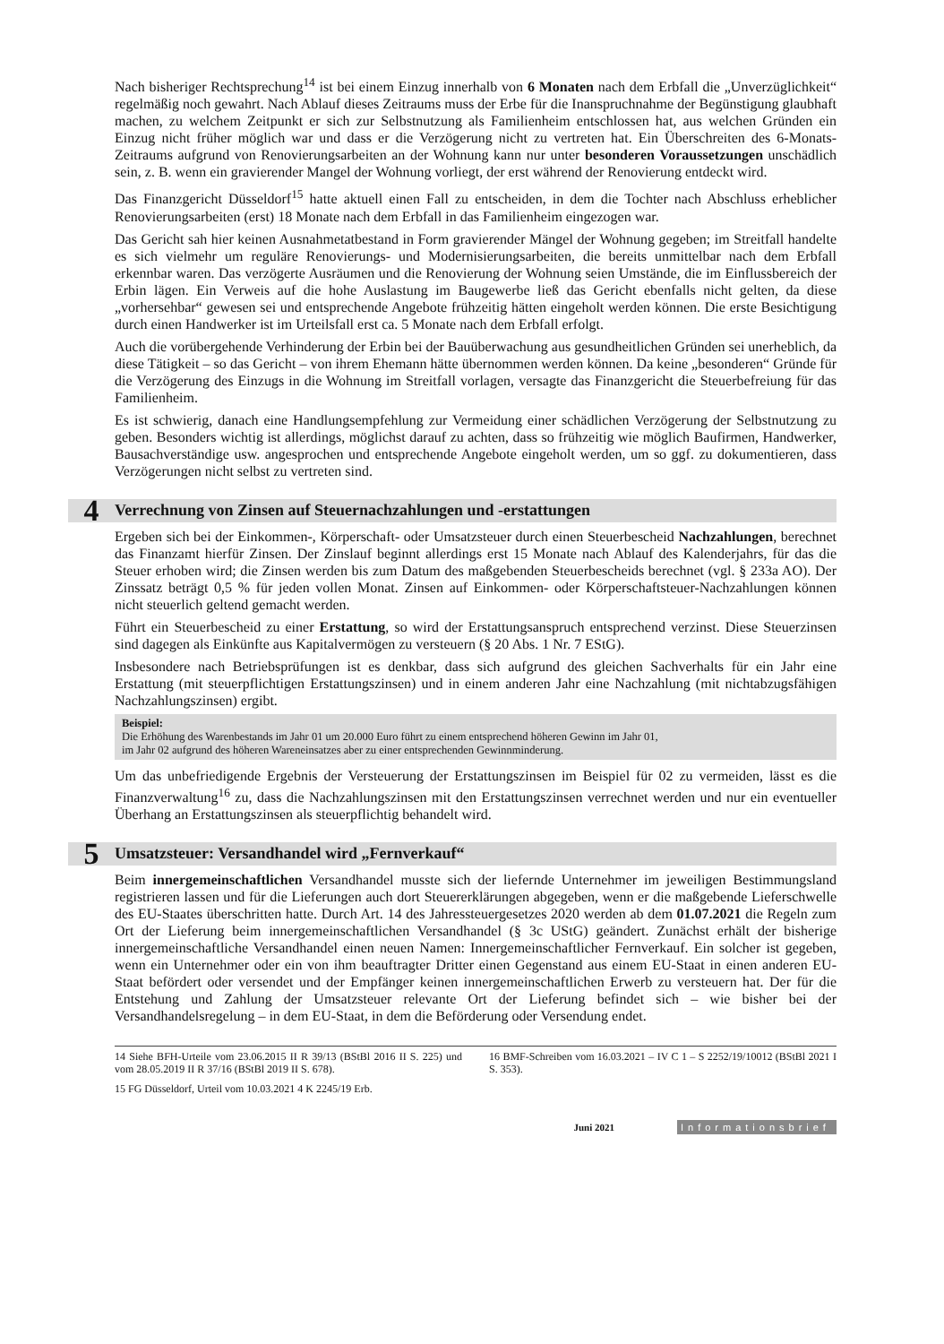Nach bisheriger Rechtsprechung<sup>14</sup> ist bei einem Einzug innerhalb von 6 Monaten nach dem Erbfall die „Unverzüglichkeit“ regelmäßig noch gewahrt. Nach Ablauf dieses Zeitraums muss der Erbe für die Inanspruchnahme der Begünstigung glaubhaft machen, zu welchem Zeitpunkt er sich zur Selbstnutzung als Familienheim entschlossen hat, aus welchen Gründen ein Einzug nicht früher möglich war und dass er die Verzögerung nicht zu vertreten hat. Ein Überschreiten des 6-Monats-Zeitraums aufgrund von Renovierungsarbeiten an der Wohnung kann nur unter besonderen Voraussetzungen unschädlich sein, z. B. wenn ein gravierender Mangel der Wohnung vorliegt, der erst während der Renovierung entdeckt wird.
Das Finanzgericht Düsseldorf<sup>15</sup> hatte aktuell einen Fall zu entscheiden, in dem die Tochter nach Abschluss erheblicher Renovierungsarbeiten (erst) 18 Monate nach dem Erbfall in das Familienheim eingezogen war.
Das Gericht sah hier keinen Ausnahmetatbestand in Form gravierender Mängel der Wohnung gegeben; im Streitfall handelte es sich vielmehr um reguläre Renovierungs- und Modernisierungsarbeiten, die bereits unmittelbar nach dem Erbfall erkennbar waren. Das verzögerte Ausräumen und die Renovierung der Wohnung seien Umstände, die im Einflussbereich der Erbin lägen. Ein Verweis auf die hohe Auslastung im Baugewerbe ließ das Gericht ebenfalls nicht gelten, da diese „vorhersehbar“ gewesen sei und entsprechende Angebote frühzeitig hätten eingeholt werden können. Die erste Besichtigung durch einen Handwerker ist im Urteilsfall erst ca. 5 Monate nach dem Erbfall erfolgt.
Auch die vorübergehende Verhinderung der Erbin bei der Bauüberwachung aus gesundheitlichen Gründen sei unerheblich, da diese Tätigkeit – so das Gericht – von ihrem Ehemann hätte übernommen werden können. Da keine „besonderen“ Gründe für die Verzögerung des Einzugs in die Wohnung im Streitfall vorlagen, versagte das Finanzgericht die Steuerbefreiung für das Familienheim.
Es ist schwierig, danach eine Handlungsempfehlung zur Vermeidung einer schädlichen Verzögerung der Selbstnutzung zu geben. Besonders wichtig ist allerdings, möglichst darauf zu achten, dass so frühzeitig wie möglich Baufirmen, Handwerker, Bausachverständige usw. angesprochen und entsprechende Angebote eingeholt werden, um so ggf. zu dokumentieren, dass Verzögerungen nicht selbst zu vertreten sind.
4 Verrechnung von Zinsen auf Steuernachzahlungen und -erstattungen
Ergeben sich bei der Einkommen-, Körperschaft- oder Umsatzsteuer durch einen Steuerbescheid Nachzahlungen, berechnet das Finanzamt hierfür Zinsen. Der Zinslauf beginnt allerdings erst 15 Monate nach Ablauf des Kalenderjahrs, für das die Steuer erhoben wird; die Zinsen werden bis zum Datum des maßgebenden Steuerbescheids berechnet (vgl. § 233a AO). Der Zinssatz beträgt 0,5 % für jeden vollen Monat. Zinsen auf Einkommen- oder Körperschaftsteuer-Nachzahlungen können nicht steuerlich geltend gemacht werden.
Führt ein Steuerbescheid zu einer Erstattung, so wird der Erstattungsanspruch entsprechend verzinst. Diese Steuerzinsen sind dagegen als Einkünfte aus Kapitalvermögen zu versteuern (§ 20 Abs. 1 Nr. 7 EStG).
Insbesondere nach Betriebsprüfungen ist es denkbar, dass sich aufgrund des gleichen Sachverhalts für ein Jahr eine Erstattung (mit steuerpflichtigen Erstattungszinsen) und in einem anderen Jahr eine Nachzahlung (mit nichtabzugsfähigen Nachzahlungszinsen) ergibt.
Beispiel:
Die Erhöhung des Warenbestands im Jahr 01 um 20.000 Euro führt zu einem entsprechend höheren Gewinn im Jahr 01,
im Jahr 02 aufgrund des höheren Wareneinsatzes aber zu einer entsprechenden Gewinnminderung.
Um das unbefriedigende Ergebnis der Versteuerung der Erstattungszinsen im Beispiel für 02 zu vermeiden, lässt es die Finanzverwaltung<sup>16</sup> zu, dass die Nachzahlungszinsen mit den Erstattungszinsen verrechnet werden und nur ein eventueller Überhang an Erstattungszinsen als steuerpflichtig behandelt wird.
5 Umsatzsteuer: Versandhandel wird „Fernverkauf“
Beim innergemeinschaftlichen Versandhandel musste sich der liefernde Unternehmer im jeweiligen Bestimmungsland registrieren lassen und für die Lieferungen auch dort Steuererklärungen abgegeben, wenn er die maßgebende Lieferschwelle des EU-Staates überschritten hatte. Durch Art. 14 des Jahressteuergesetzes 2020 werden ab dem 01.07.2021 die Regeln zum Ort der Lieferung beim innergemeinschaftlichen Versandhandel (§ 3c UStG) geändert. Zunächst erhält der bisherige innergemeinschaftliche Versandhandel einen neuen Namen: Innergemeinschaftlicher Fernverkauf. Ein solcher ist gegeben, wenn ein Unternehmer oder ein von ihm beauftragter Dritter einen Gegenstand aus einem EU-Staat in einen anderen EU-Staat befördert oder versendet und der Empfänger keinen innergemeinschaftlichen Erwerb zu versteuern hat. Der für die Entstehung und Zahlung der Umsatzsteuer relevante Ort der Lieferung befindet sich – wie bisher bei der Versandhandelsregelung – in dem EU-Staat, in dem die Beförderung oder Versendung endet.
14 Siehe BFH-Urteile vom 23.06.2015 II R 39/13 (BStBl 2016 II S. 225) und vom 28.05.2019 II R 37/16 (BStBl 2019 II S. 678).
15 FG Düsseldorf, Urteil vom 10.03.2021 4 K 2245/19 Erb.
16 BMF-Schreiben vom 16.03.2021 – IV C 1 – S 2252/19/10012 (BStBl 2021 I S. 353).
Juni 2021 Informationsbrief